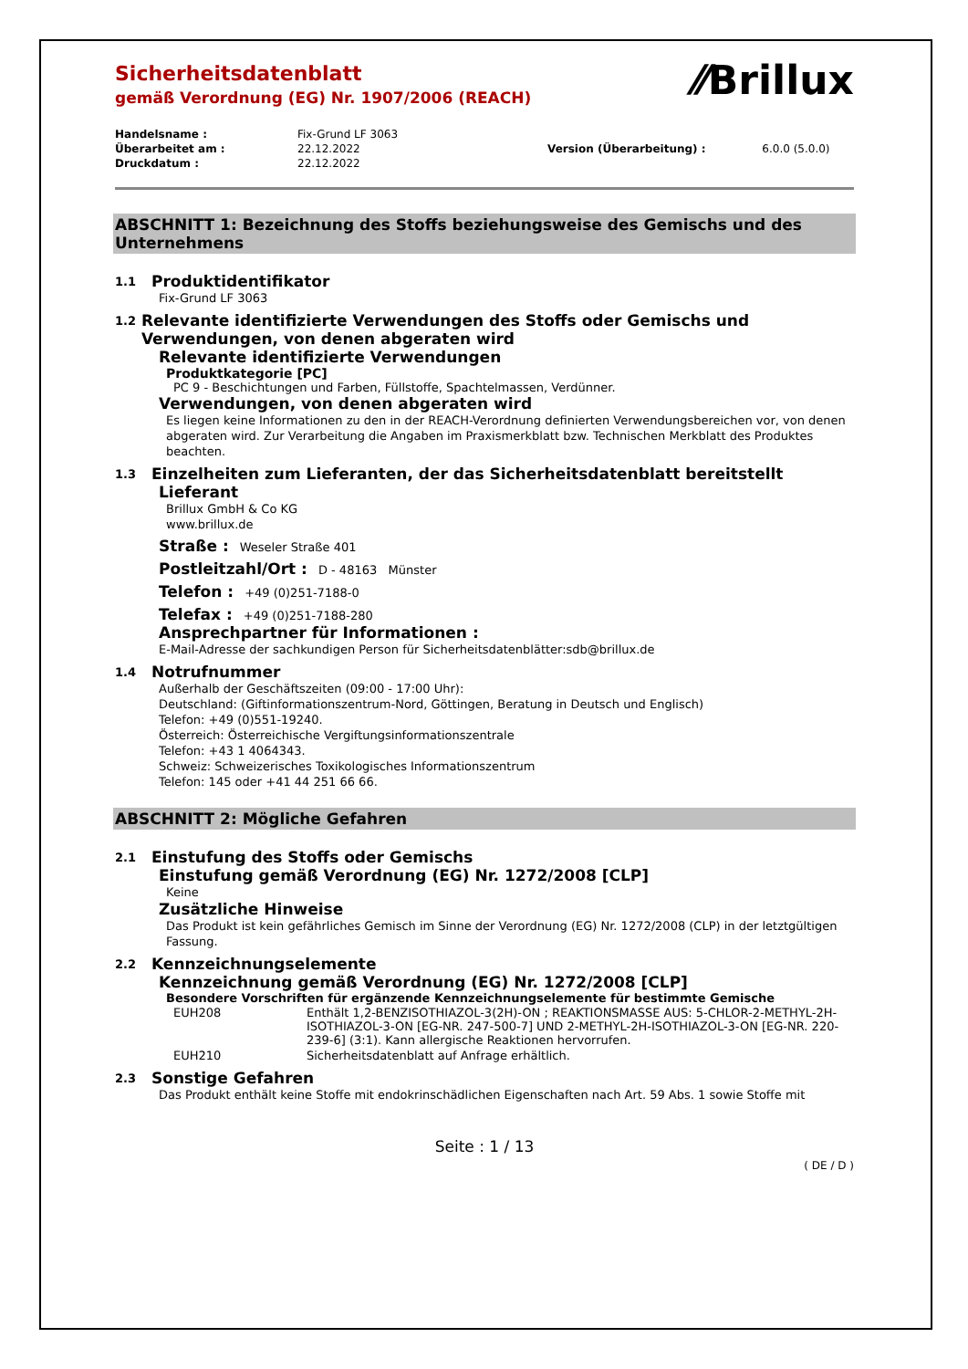⁄⁄Brillux
Sicherheitsdatenblatt
gemäß Verordnung (EG) Nr. 1907/2006 (REACH)
| Handelsname : | Fix-Grund LF 3063 | | |
| Überarbeitet am : | 22.12.2022 | Version (Überarbeitung) : | 6.0.0 (5.0.0) |
| Druckdatum : | 22.12.2022 | | |
ABSCHNITT 1: Bezeichnung des Stoffs beziehungsweise des Gemischs und des Unternehmens
1.1 Produktidentifikator
Fix-Grund LF 3063
1.2 Relevante identifizierte Verwendungen des Stoffs oder Gemischs und Verwendungen, von denen abgeraten wird
Relevante identifizierte Verwendungen
Produktkategorie [PC]
PC 9 - Beschichtungen und Farben, Füllstoffe, Spachtelmassen, Verdünner.
Verwendungen, von denen abgeraten wird
Es liegen keine Informationen zu den in der REACH-Verordnung definierten Verwendungsbereichen vor, von denen abgeraten wird. Zur Verarbeitung die Angaben im Praxismerkblatt bzw. Technischen Merkblatt des Produktes beachten.
1.3 Einzelheiten zum Lieferanten, der das Sicherheitsdatenblatt bereitstellt
Lieferant
Brillux GmbH & Co KG
www.brillux.de
Straße : Weseler Straße 401
Postleitzahl/Ort : D - 48163 Münster
Telefon : +49 (0)251-7188-0
Telefax : +49 (0)251-7188-280
Ansprechpartner für Informationen :
E-Mail-Adresse der sachkundigen Person für Sicherheitsdatenblätter:sdb@brillux.de
1.4 Notrufnummer
Außerhalb der Geschäftszeiten (09:00 - 17:00 Uhr):
Deutschland: (Giftinformationszentrum-Nord, Göttingen, Beratung in Deutsch und Englisch)
Telefon: +49 (0)551-19240.
Österreich: Österreichische Vergiftungsinformationszentrale
Telefon: +43 1 4064343.
Schweiz: Schweizerisches Toxikologisches Informationszentrum
Telefon: 145 oder +41 44 251 66 66.
ABSCHNITT 2: Mögliche Gefahren
2.1 Einstufung des Stoffs oder Gemischs
Einstufung gemäß Verordnung (EG) Nr. 1272/2008 [CLP]
Keine
Zusätzliche Hinweise
Das Produkt ist kein gefährliches Gemisch im Sinne der Verordnung (EG) Nr. 1272/2008 (CLP) in der letztgültigen Fassung.
2.2 Kennzeichnungselemente
Kennzeichnung gemäß Verordnung (EG) Nr. 1272/2008 [CLP]
Besondere Vorschriften für ergänzende Kennzeichnungselemente für bestimmte Gemische
| EUH208 | Enthält 1,2-BENZISOTHIAZOL-3(2H)-ON ; REAKTIONSMASSE AUS: 5-CHLOR-2-METHYL-2H-ISOTHIAZOL-3-ON [EG-NR. 247-500-7] UND 2-METHYL-2H-ISOTHIAZOL-3-ON [EG-NR. 220-239-6] (3:1). Kann allergische Reaktionen hervorrufen. |
| EUH210 | Sicherheitsdatenblatt auf Anfrage erhältlich. |
2.3 Sonstige Gefahren
Das Produkt enthält keine Stoffe mit endokrinschädlichen Eigenschaften nach Art. 59 Abs. 1 sowie Stoffe mit
Seite : 1 / 13
( DE / D )